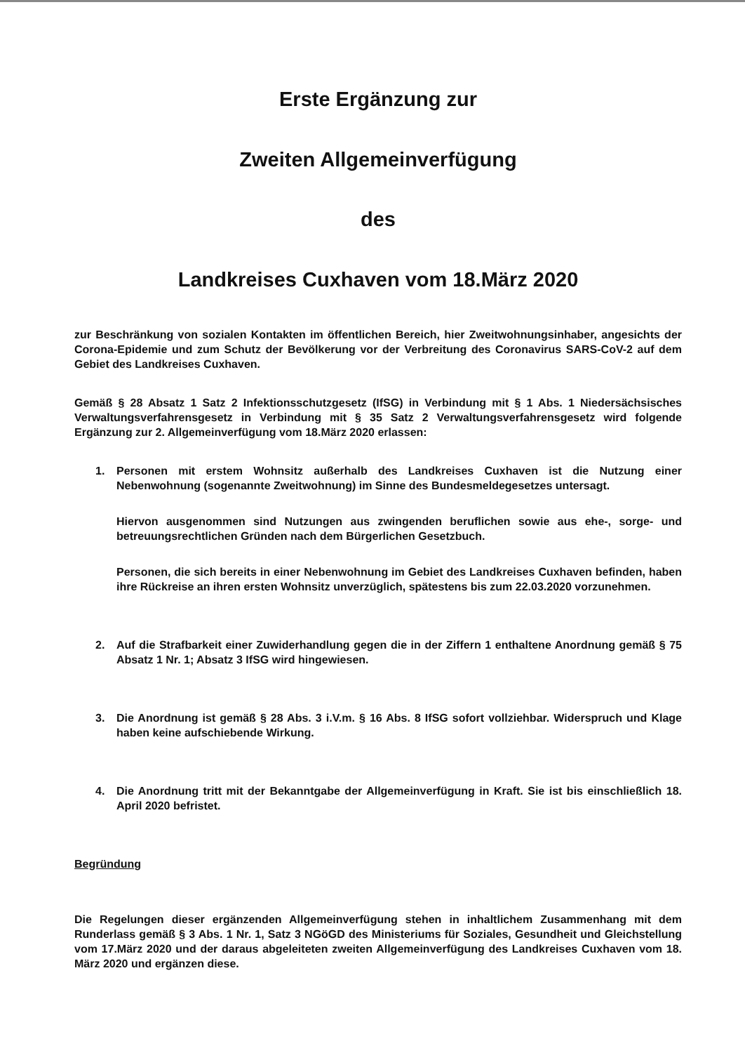Erste Ergänzung zur
Zweiten Allgemeinverfügung
des
Landkreises Cuxhaven vom 18.März 2020
zur Beschränkung von sozialen Kontakten im öffentlichen Bereich, hier Zweitwohnungsinhaber, angesichts der Corona-Epidemie und zum Schutz der Bevölkerung vor der Verbreitung des Coronavirus SARS-CoV-2 auf dem Gebiet des Landkreises Cuxhaven.
Gemäß § 28 Absatz 1 Satz 2 Infektionsschutzgesetz (IfSG) in Verbindung mit § 1 Abs. 1 Niedersächsisches Verwaltungsverfahrensgesetz in Verbindung mit § 35 Satz 2 Verwaltungsverfahrensgesetz wird folgende Ergänzung zur 2. Allgemeinverfügung vom 18.März 2020 erlassen:
1. Personen mit erstem Wohnsitz außerhalb des Landkreises Cuxhaven ist die Nutzung einer Nebenwohnung (sogenannte Zweitwohnung) im Sinne des Bundesmeldegesetzes untersagt.
Hiervon ausgenommen sind Nutzungen aus zwingenden beruflichen sowie aus ehe-, sorge- und betreuungsrechtlichen Gründen nach dem Bürgerlichen Gesetzbuch.
Personen, die sich bereits in einer Nebenwohnung im Gebiet des Landkreises Cuxhaven befinden, haben ihre Rückreise an ihren ersten Wohnsitz unverzüglich, spätestens bis zum 22.03.2020 vorzunehmen.
2. Auf die Strafbarkeit einer Zuwiderhandlung gegen die in der Ziffern 1 enthaltene Anordnung gemäß § 75 Absatz 1 Nr. 1; Absatz 3 IfSG wird hingewiesen.
3. Die Anordnung ist gemäß § 28 Abs. 3 i.V.m. § 16 Abs. 8 IfSG sofort vollziehbar. Widerspruch und Klage haben keine aufschiebende Wirkung.
4. Die Anordnung tritt mit der Bekanntgabe der Allgemeinverfügung in Kraft. Sie ist bis einschließlich 18. April 2020 befristet.
Begründung
Die Regelungen dieser ergänzenden Allgemeinverfügung stehen in inhaltlichem Zusammenhang mit dem Runderlass gemäß § 3 Abs. 1 Nr. 1, Satz 3 NGöGD des Ministeriums für Soziales, Gesundheit und Gleichstellung vom 17.März 2020 und der daraus abgeleiteten zweiten Allgemeinverfügung des Landkreises Cuxhaven vom 18. März 2020 und ergänzen diese.